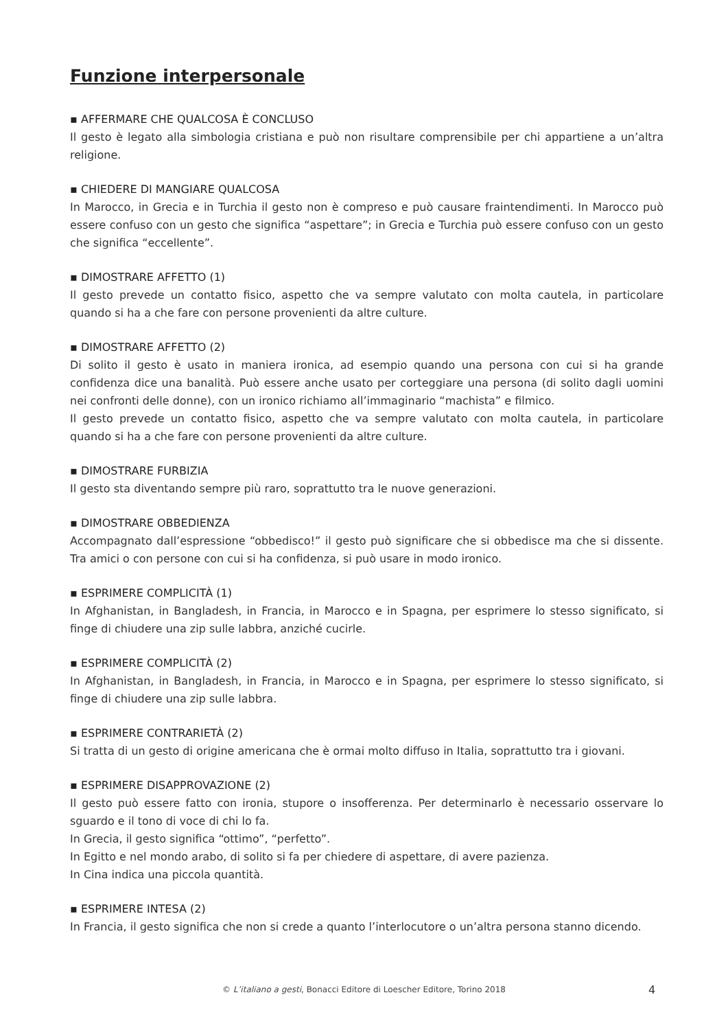Funzione interpersonale
▪ AFFERMARE CHE QUALCOSA È CONCLUSO
Il gesto è legato alla simbologia cristiana e può non risultare comprensibile per chi appartiene a un’altra religione.
▪ CHIEDERE DI MANGIARE QUALCOSA
In Marocco, in Grecia e in Turchia il gesto non è compreso e può causare fraintendimenti. In Marocco può essere confuso con un gesto che significa “aspettare”; in Grecia e Turchia può essere confuso con un gesto che significa “eccellente”.
▪ DIMOSTRARE AFFETTO (1)
Il gesto prevede un contatto fisico, aspetto che va sempre valutato con molta cautela, in particolare quando si ha a che fare con persone provenienti da altre culture.
▪ DIMOSTRARE AFFETTO (2)
Di solito il gesto è usato in maniera ironica, ad esempio quando una persona con cui si ha grande confidenza dice una banalità. Può essere anche usato per corteggiare una persona (di solito dagli uomini nei confronti delle donne), con un ironico richiamo all’immaginario “machista” e filmico.
Il gesto prevede un contatto fisico, aspetto che va sempre valutato con molta cautela, in particolare quando si ha a che fare con persone provenienti da altre culture.
▪ DIMOSTRARE FURBIZIA
Il gesto sta diventando sempre più raro, soprattutto tra le nuove generazioni.
▪ DIMOSTRARE OBBEDIENZA
Accompagnato dall’espressione “obbedisco!” il gesto può significare che si obbedisce ma che si dissente. Tra amici o con persone con cui si ha confidenza, si può usare in modo ironico.
▪ ESPRIMERE COMPLICITÀ (1)
In Afghanistan, in Bangladesh, in Francia, in Marocco e in Spagna, per esprimere lo stesso significato, si finge di chiudere una zip sulle labbra, anziché cucirle.
▪ ESPRIMERE COMPLICITÀ (2)
In Afghanistan, in Bangladesh, in Francia, in Marocco e in Spagna, per esprimere lo stesso significato, si finge di chiudere una zip sulle labbra.
▪ ESPRIMERE CONTRARIETÀ (2)
Si tratta di un gesto di origine americana che è ormai molto diffuso in Italia, soprattutto tra i giovani.
▪ ESPRIMERE DISAPPROVAZIONE (2)
Il gesto può essere fatto con ironia, stupore o insofferenza. Per determinarlo è necessario osservare lo sguardo e il tono di voce di chi lo fa.
In Grecia, il gesto significa “ottimo”, “perfetto”.
In Egitto e nel mondo arabo, di solito si fa per chiedere di aspettare, di avere pazienza.
In Cina indica una piccola quantità.
▪ ESPRIMERE INTESA (2)
In Francia, il gesto significa che non si crede a quanto l’interlocutore o un’altra persona stanno dicendo.
© L’italiano a gesti, Bonacci Editore di Loescher Editore, Torino 2018 4